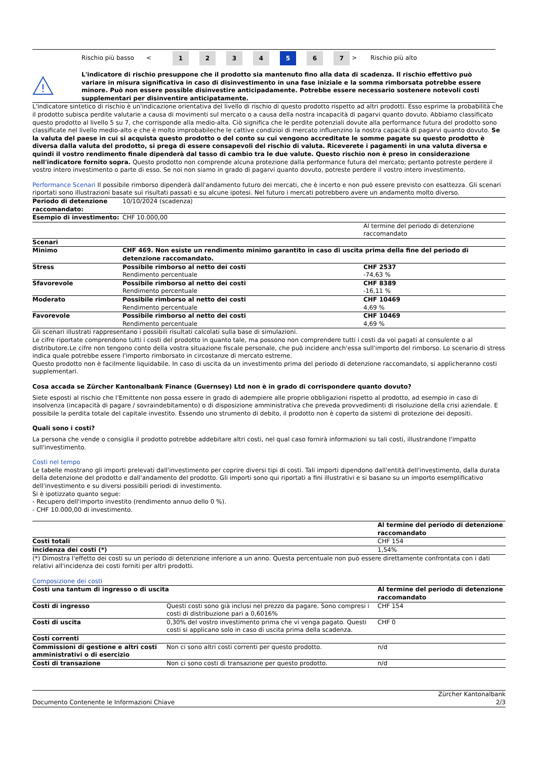| | Rischio più basso | < | 1 | 2 | 3 | 4 | 5 | 6 | 7 | > | Rischio più alto |
| ! | L'indicatore di rischio presuppone che il prodotto sia mantenuto fino alla data di scadenza. Il rischio effettivo può variare in misura significativa in caso di disinvestimento in una fase iniziale e la somma rimborsata potrebbe essere minore. Può non essere possible disinvestire anticipadamente. Potrebbe essere necessario sostenere notevoli costi supplementari per disinventire anticipatamente. |
L'indicatore sintetico di rischio è un'indicazione orientativa del livello di rischio di questo prodotto rispetto ad altri prodotti. Esso esprime la probabilità che il prodotto subisca perdite valutarie a causa di movimenti sul mercato o a causa della nostra incapacità di pagarvi quanto dovuto. Abbiamo classificato questo prodotto al livello 5 su 7, che corrisponde alla medio-alta. Ciò significa che le perdite potenziali dovute alla performance futura del prodotto sono classificate nel livello medio-alto e che è molto improbabileche le cattive condizioi di mercato influenzino la nostra capacità di pagarvi quanto dovuto. Se la valuta del paese in cui si acquista questo prodotto o del conto su cui vengono accreditate le somme pagate su questo prodotto è diversa dalla valuta del prodotto, si prega di essere consapevoli del rischio di valuta. Riceverete i pagamenti in una valuta diversa e quindi il vostro rendimento finale dipenderà dal tasso di cambio tra le due valute. Questo rischio non è preso in considerazione nell'indicatore fornito sopra. Questo prodotto non comprende alcuna protezione dalla performance futura del mercato; pertanto potreste perdere il vostro intero investimento o parte di esso. Se noi non siamo in grado di pagarvi quanto dovuto, potreste perdere il vostro intero investimento.
Performance Scenari Il possibile rimborso dipenderà dall'andamento futuro dei mercati, che è incerto e non può essere previsto con esattezza. Gli scenari riportati sono illustrazioni basate sui risultati passati e su alcune ipotesi. Nel futuro i mercati potrebbero avere un andamento molto diverso.
| Periodo di detenzione raccomandato: | 10/10/2024 (scadenza) | |
| Esempio di investimento: | CHF 10.000,00 | |
| | | Al termine del periodo di detenzione raccomandato |
| Scenari | | |
| Minimo | CHF 469. Non esiste un rendimento minimo garantito in caso di uscita prima della fine del periodo di detenzione raccomandato. | |
| Stress | Possibile rimborso al netto dei costi Rendimento percentuale | CHF 2537 -74,63 % |
| Sfavorevole | Possibile rimborso al netto dei costi Rendimento percentuale | CHF 8389 -16,11 % |
| Moderato | Possibile rimborso al netto dei costi Rendimento percentuale | CHF 10469 4,69 % |
| Favorevole | Possibile rimborso al netto dei costi Rendimento percentuale | CHF 10469 4,69 % |
Gli scenari illustrati rappresentano i possibili risultati calcolati sulla base di simulazioni.
Le cifre riportate comprendono tutti i costi del prodotto in quanto tale, ma possono non comprendere tutti i costi da voi pagati al consulente o al distributore.Le cifre non tengono conto della vostra situazione fiscale personale, che può incidere anch'essa sull'importo del rimborso. Lo scenario di stress indica quale potrebbe essere l'importo rimborsato in circostanze di mercato estreme.
Questo prodotto non è facilmente liquidabile. In caso di uscita da un investimento prima del periodo di detenzione raccomandato, si applicheranno costi supplementari.
Cosa accada se Zürcher Kantonalbank Finance (Guernsey) Ltd non è in grado di corrispondere quanto dovuto?
Siete esposti al rischio che l'Emittente non possa essere in grado di adempiere alle proprie obbligazioni rispetto al prodotto, ad esempio in caso di insolvenza (incapacità di pagare / sovraindebitamento) o di disposizione amministrativa che preveda provvedimenti di risoluzione della crisi aziendale. E possibile la perdita totale del capitale investito. Essendo uno strumento di debito, il prodotto non è coperto da sistemi di protezione dei depositi.
Quali sono i costi?
La persona che vende o consiglia il prodotto potrebbe addebitare altri costi, nel qual caso fornirà informazioni su tali costi, illustrandone l'impatto sull'investimento.
Costi nel tempo
Le tabelle mostrano gli importi prelevati dall'investimento per coprire diversi tipi di costi. Tali importi dipendono dall'entità dell'investimento, dalla durata della detenzione del prodotto e dall'andamento del prodotto. Gli importi sono qui riportati a fini illustrativi e si basano su un importo esemplificativo dell'investimento e su diversi possibili periodi di investimento.
Si è ipotizzato quanto segue:
- Recupero dell'importo investito (rendimento annuo dello 0 %).
- CHF 10.000,00 di investimento.
| | Al termine del periodo di detenzione raccomandato |
| Costi totali | CHF 154 |
| Incidenza dei costi (*) | 1,54% |
(*) Dimostra l'effetto dei costi su un periodo di detenzione inferiore a un anno. Questa percentuale non può essere direttamente confrontata con i dati relativi all'incidenza dei costi forniti per altri prodotti.
Composizione dei costi
| Costi una tantum di ingresso o di uscita | | Al termine del periodo di detenzione raccomandato |
| Costi di ingresso | Questi costi sono già inclusi nel prezzo da pagare. Sono compresi i costi di distribuzione pari a 0,6016% | CHF 154 |
| Costi di uscita | 0,30% del vostro investimento prima che vi venga pagato. Questi costi si applicano solo in caso di uscita prima della scadenza. | CHF 0 |
| Costi correnti | | |
| Commissioni di gestione e altri costi amministrativi o di esercizio | Non ci sono altri costi correnti per questo prodotto. | n/d |
| Costi di transazione | Non ci sono costi di transazione per questo prodotto. | n/d |
| Documento Contenente le Informazioni Chiave | Zürcher Kantonalbank 2/3 |